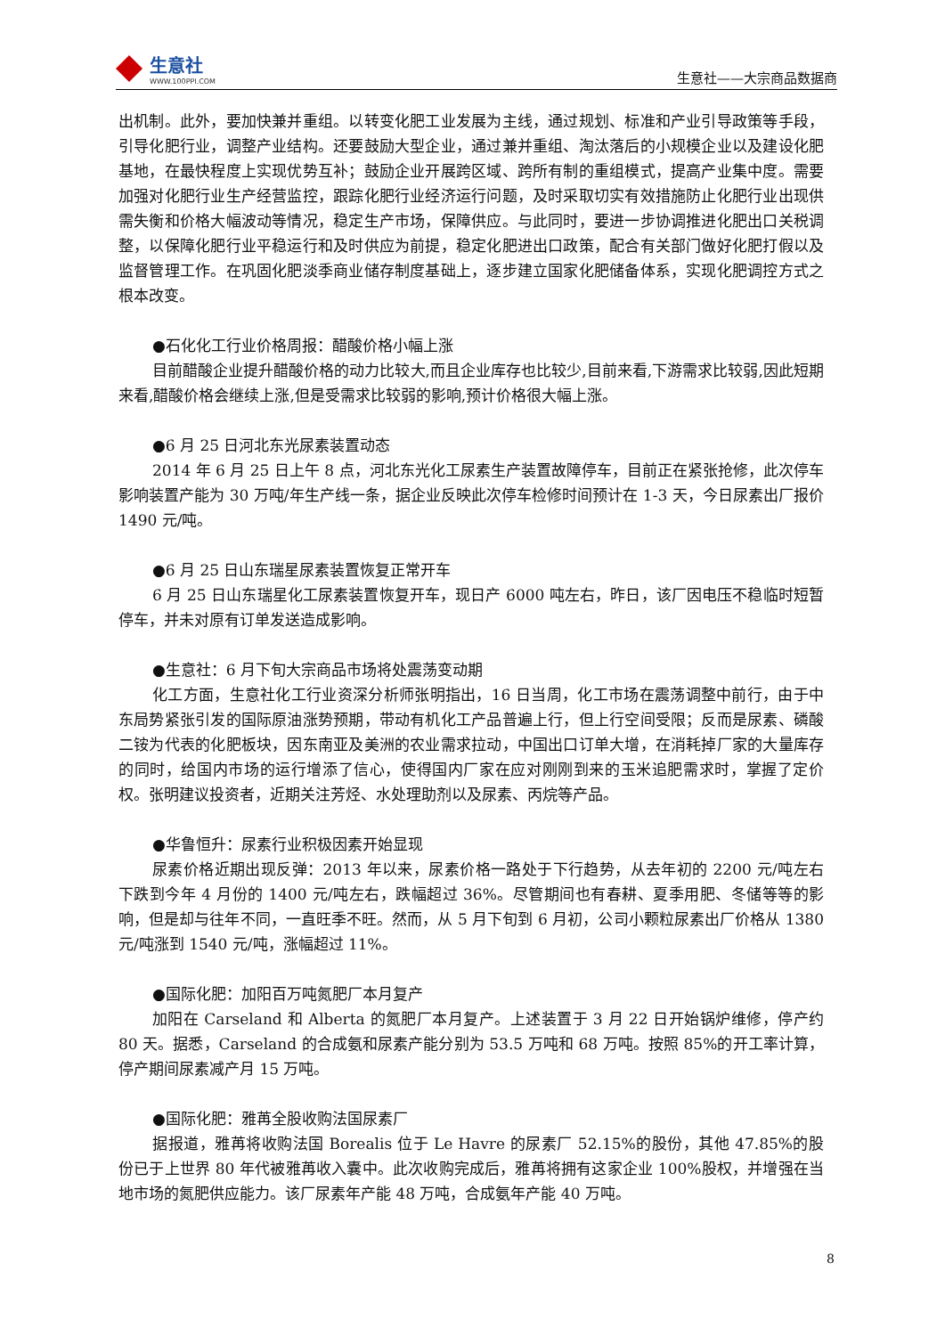生意社
WWW.100PPI.COM
生意社——大宗商品数据商
出机制。此外，要加快兼并重组。以转变化肥工业发展为主线，通过规划、标准和产业引导政策等手段，引导化肥行业，调整产业结构。还要鼓励大型企业，通过兼并重组、淘汰落后的小规模企业以及建设化肥基地，在最快程度上实现优势互补；鼓励企业开展跨区域、跨所有制的重组模式，提高产业集中度。需要加强对化肥行业生产经营监控，跟踪化肥行业经济运行问题，及时采取切实有效措施防止化肥行业出现供需失衡和价格大幅波动等情况，稳定生产市场，保障供应。与此同时，要进一步协调推进化肥出口关税调整，以保障化肥行业平稳运行和及时供应为前提，稳定化肥进出口政策，配合有关部门做好化肥打假以及监督管理工作。在巩固化肥淡季商业储存制度基础上，逐步建立国家化肥储备体系，实现化肥调控方式之根本改变。
●石化化工行业价格周报：醋酸价格小幅上涨
目前醋酸企业提升醋酸价格的动力比较大,而且企业库存也比较少,目前来看,下游需求比较弱,因此短期来看,醋酸价格会继续上涨,但是受需求比较弱的影响,预计价格很大幅上涨。
●6 月 25 日河北东光尿素装置动态
2014 年 6 月 25 日上午 8 点，河北东光化工尿素生产装置故障停车，目前正在紧张抢修，此次停车影响装置产能为 30 万吨/年生产线一条，据企业反映此次停车检修时间预计在 1-3 天，今日尿素出厂报价 1490 元/吨。
●6 月 25 日山东瑞星尿素装置恢复正常开车
6 月 25 日山东瑞星化工尿素装置恢复开车，现日产 6000 吨左右，昨日，该厂因电压不稳临时短暂停车，并未对原有订单发送造成影响。
●生意社：6 月下旬大宗商品市场将处震荡变动期
化工方面，生意社化工行业资深分析师张明指出，16 日当周，化工市场在震荡调整中前行，由于中东局势紧张引发的国际原油涨势预期，带动有机化工产品普遍上行，但上行空间受限；反而是尿素、磷酸二铵为代表的化肥板块，因东南亚及美洲的农业需求拉动，中国出口订单大增，在消耗掉厂家的大量库存的同时，给国内市场的运行增添了信心，使得国内厂家在应对刚刚到来的玉米追肥需求时，掌握了定价权。张明建议投资者，近期关注芳烃、水处理助剂以及尿素、丙烷等产品。
●华鲁恒升：尿素行业积极因素开始显现
尿素价格近期出现反弹：2013 年以来，尿素价格一路处于下行趋势，从去年初的 2200 元/吨左右下跌到今年 4 月份的 1400 元/吨左右，跌幅超过 36%。尽管期间也有春耕、夏季用肥、冬储等等的影响，但是却与往年不同，一直旺季不旺。然而，从 5 月下旬到 6 月初，公司小颗粒尿素出厂价格从 1380 元/吨涨到 1540 元/吨，涨幅超过 11%。
●国际化肥：加阳百万吨氮肥厂本月复产
加阳在 Carseland 和 Alberta 的氮肥厂本月复产。上述装置于 3 月 22 日开始锅炉维修，停产约 80 天。据悉，Carseland 的合成氨和尿素产能分别为 53.5 万吨和 68 万吨。按照 85%的开工率计算，停产期间尿素减产月 15 万吨。
●国际化肥：雅苒全股收购法国尿素厂
据报道，雅苒将收购法国 Borealis 位于 Le Havre 的尿素厂 52.15%的股份，其他 47.85%的股份已于上世界 80 年代被雅苒收入囊中。此次收购完成后，雅苒将拥有这家企业 100%股权，并增强在当地市场的氮肥供应能力。该厂尿素年产能 48 万吨，合成氨年产能 40 万吨。
8